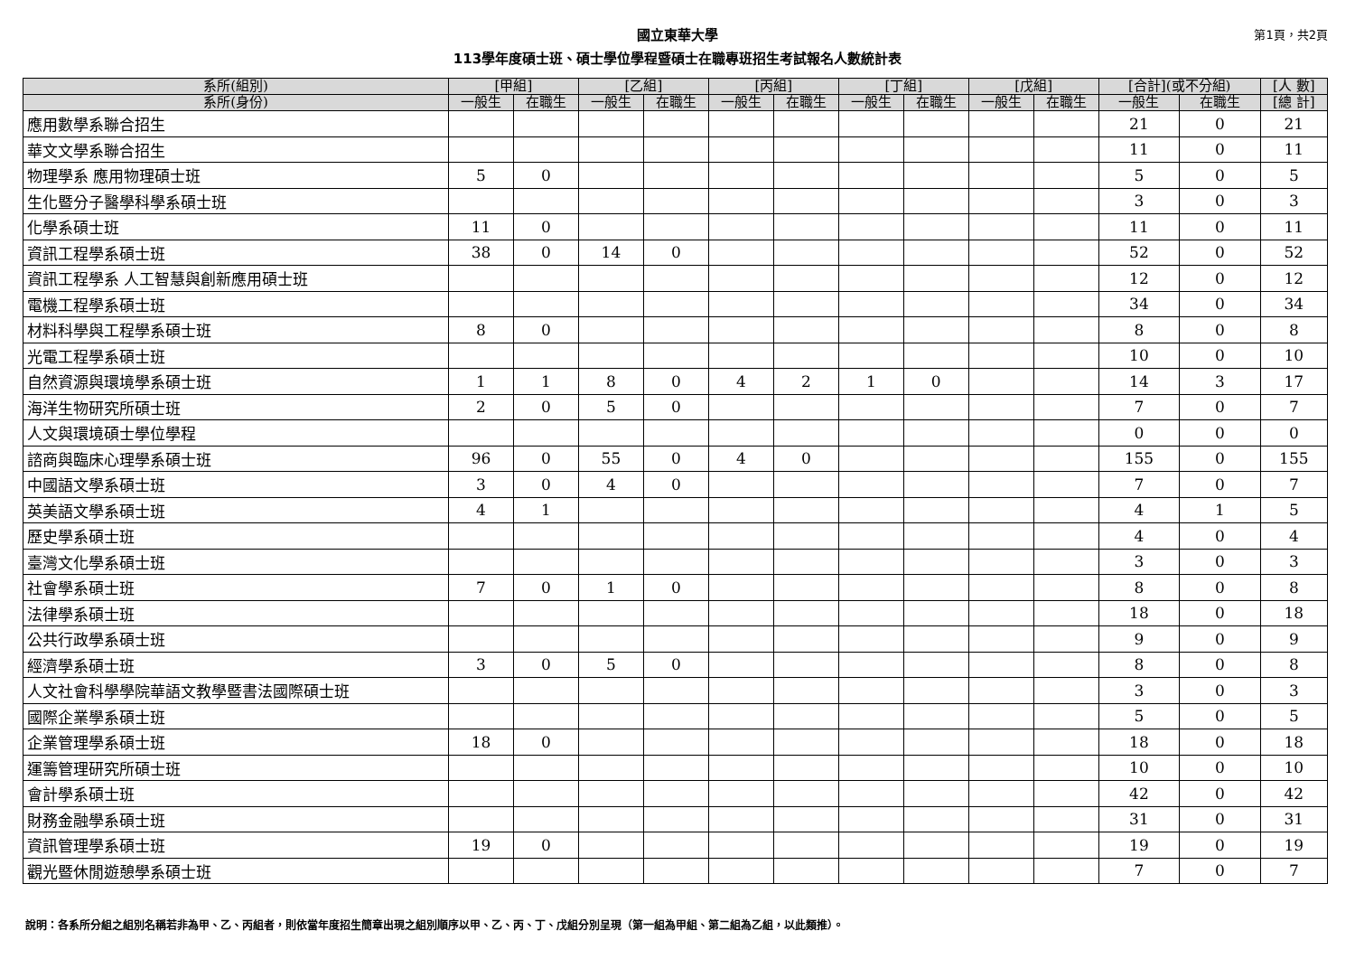國立東華大學
113學年度碩士班、碩士學位學程暨碩士在職專班招生考試報名人數統計表
第1頁，共2頁
| 系所(組別) | [甲組] | | [乙組] | | [丙組] | | [丁組] | | [戊組] | | [合計](或不分組) | | [人 數] |
| --- | --- | --- | --- | --- | --- | --- | --- | --- | --- | --- | --- | --- | --- |
| 系所(身份) | 一般生 | 在職生 | 一般生 | 在職生 | 一般生 | 在職生 | 一般生 | 在職生 | 一般生 | 在職生 | 一般生 | 在職生 | [總 計] |
| 應用數學系聯合招生 | | | | | | | | | | | 21 | 0 | 21 |
| 華文文學系聯合招生 | | | | | | | | | | | 11 | 0 | 11 |
| 物理學系 應用物理碩士班 | 5 | 0 | | | | | | | | | 5 | 0 | 5 |
| 生化暨分子醫學科學系碩士班 | | | | | | | | | | | 3 | 0 | 3 |
| 化學系碩士班 | 11 | 0 | | | | | | | | | 11 | 0 | 11 |
| 資訊工程學系碩士班 | 38 | 0 | 14 | 0 | | | | | | | 52 | 0 | 52 |
| 資訊工程學系 人工智慧與創新應用碩士班 | | | | | | | | | | | 12 | 0 | 12 |
| 電機工程學系碩士班 | | | | | | | | | | | 34 | 0 | 34 |
| 材料科學與工程學系碩士班 | 8 | 0 | | | | | | | | | 8 | 0 | 8 |
| 光電工程學系碩士班 | | | | | | | | | | | 10 | 0 | 10 |
| 自然資源與環境學系碩士班 | 1 | 1 | 8 | 0 | 4 | 2 | 1 | 0 | | | 14 | 3 | 17 |
| 海洋生物研究所碩士班 | 2 | 0 | 5 | 0 | | | | | | | 7 | 0 | 7 |
| 人文與環境碩士學位學程 | | | | | | | | | | | 0 | 0 | 0 |
| 諮商與臨床心理學系碩士班 | 96 | 0 | 55 | 0 | 4 | 0 | | | | | 155 | 0 | 155 |
| 中國語文學系碩士班 | 3 | 0 | 4 | 0 | | | | | | | 7 | 0 | 7 |
| 英美語文學系碩士班 | 4 | 1 | | | | | | | | | 4 | 1 | 5 |
| 歷史學系碩士班 | | | | | | | | | | | 4 | 0 | 4 |
| 臺灣文化學系碩士班 | | | | | | | | | | | 3 | 0 | 3 |
| 社會學系碩士班 | 7 | 0 | 1 | 0 | | | | | | | 8 | 0 | 8 |
| 法律學系碩士班 | | | | | | | | | | | 18 | 0 | 18 |
| 公共行政學系碩士班 | | | | | | | | | | | 9 | 0 | 9 |
| 經濟學系碩士班 | 3 | 0 | 5 | 0 | | | | | | | 8 | 0 | 8 |
| 人文社會科學學院華語文教學暨書法國際碩士班 | | | | | | | | | | | 3 | 0 | 3 |
| 國際企業學系碩士班 | | | | | | | | | | | 5 | 0 | 5 |
| 企業管理學系碩士班 | 18 | 0 | | | | | | | | | 18 | 0 | 18 |
| 運籌管理研究所碩士班 | | | | | | | | | | | 10 | 0 | 10 |
| 會計學系碩士班 | | | | | | | | | | | 42 | 0 | 42 |
| 財務金融學系碩士班 | | | | | | | | | | | 31 | 0 | 31 |
| 資訊管理學系碩士班 | 19 | 0 | | | | | | | | | 19 | 0 | 19 |
| 觀光暨休閒遊憩學系碩士班 | | | | | | | | | | | 7 | 0 | 7 |
說明：各系所分組之組別名稱若非為甲、乙、丙組者，則依當年度招生簡章出現之組別順序以甲、乙、丙、丁、戊組分別呈現（第一組為甲組、第二組為乙組，以此類推）。